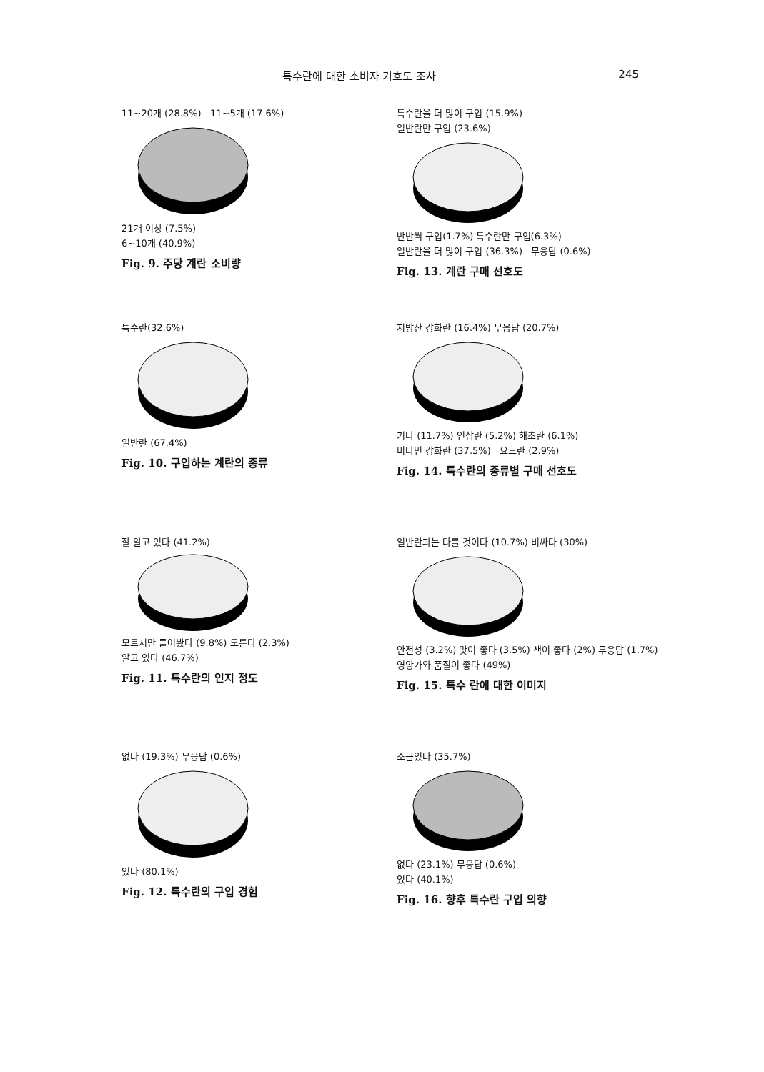특수란에 대한 소비자 기호도 조사 245
11~20개 (28.8%) 11~5개 (17.6%)
21개 이상 (7.5%)
6~10개 (40.9%)
Fig. 9. 주당 계란 소비량
특수란을 더 많이 구입 (15.9%)
일반란만 구입 (23.6%)
반반씩 구입(1.7%) 특수란만 구입(6.3%)
일반란을 더 많이 구입 (36.3%) 무응답 (0.6%)
Fig. 13. 계란 구매 선호도
특수란(32.6%)
일반란 (67.4%)
Fig. 10. 구입하는 계란의 종류
지방산 강화란 (16.4%) 무응답 (20.7%)
기타 (11.7%) 인삼란 (5.2%) 해초란 (6.1%)
비타민 강화란 (37.5%) 요드란 (2.9%)
Fig. 14. 특수란의 종류별 구매 선호도
잘 알고 있다 (41.2%)
모르지만 들어봤다 (9.8%) 모른다 (2.3%)
알고 있다 (46.7%)
Fig. 11. 특수란의 인지 정도
일반란과는 다를 것이다 (10.7%) 비싸다 (30%)
안전성 (3.2%) 맛이 좋다 (3.5%) 색이 좋다 (2%) 무응답 (1.7%)
영양가와 품질이 좋다 (49%)
Fig. 15. 특수 란에 대한 이미지
없다 (19.3%) 무응답 (0.6%)
있다 (80.1%)
Fig. 12. 특수란의 구입 경험
조금있다 (35.7%)
없다 (23.1%) 무응답 (0.6%)
있다 (40.1%)
Fig. 16. 향후 특수란 구입 의향